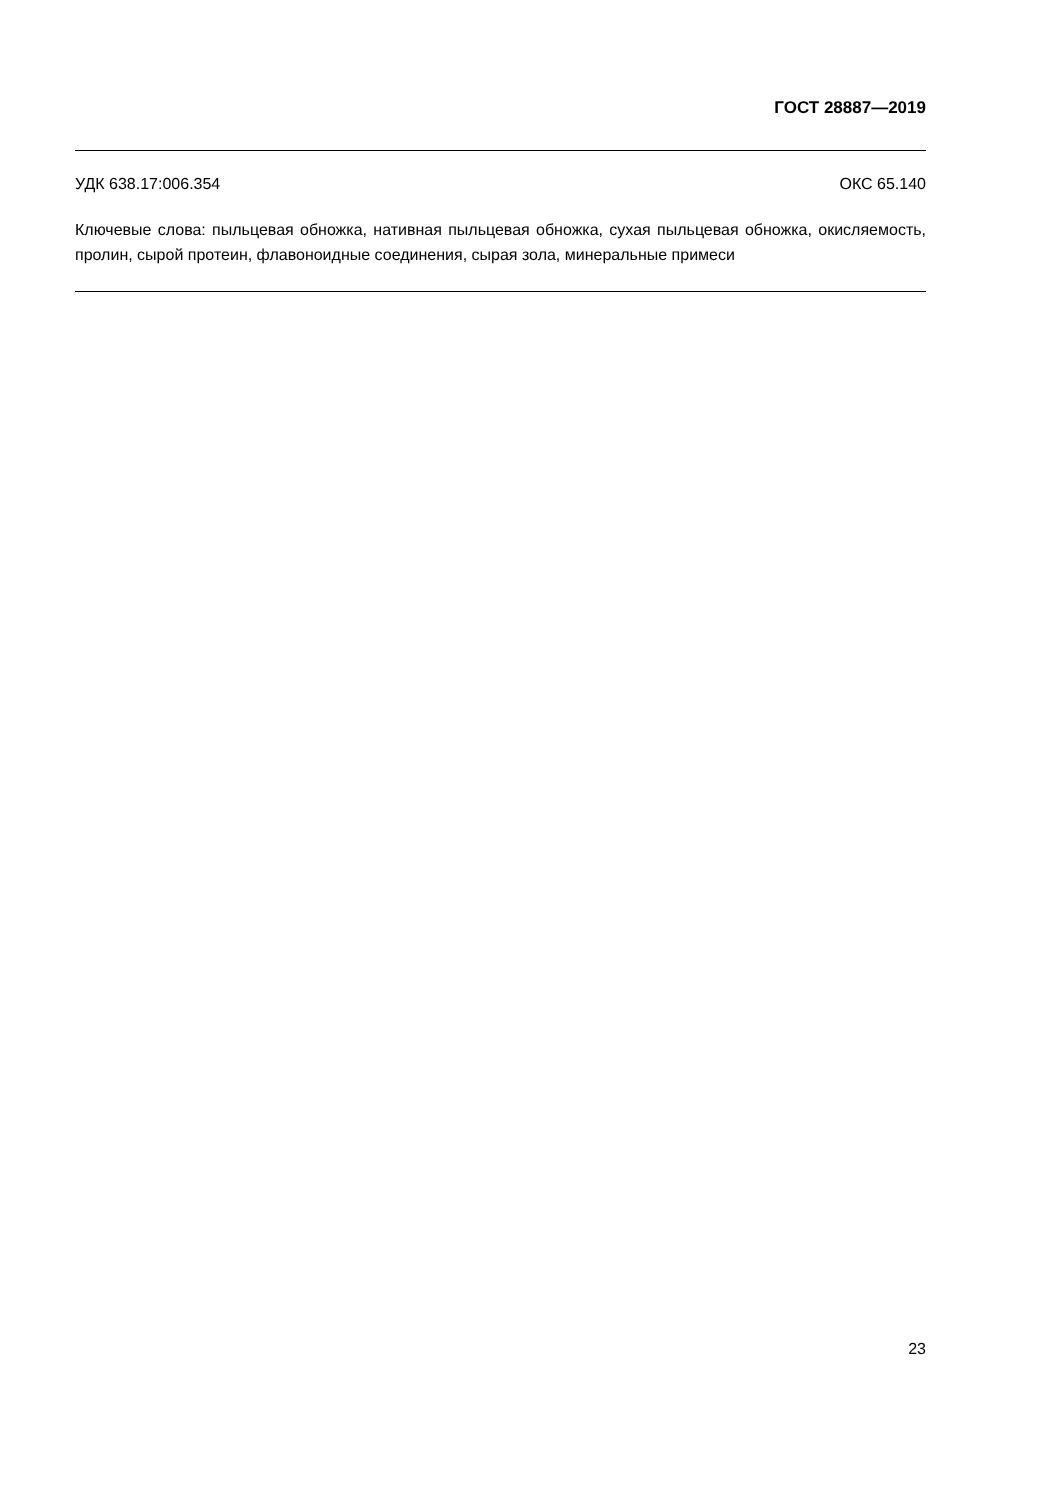ГОСТ 28887—2019
УДК 638.17:006.354 ОКС 65.140
Ключевые слова: пыльцевая обножка, нативная пыльцевая обножка, сухая пыльцевая обножка, окисляемость, пролин, сырой протеин, флавоноидные соединения, сырая зола, минеральные примеси
23